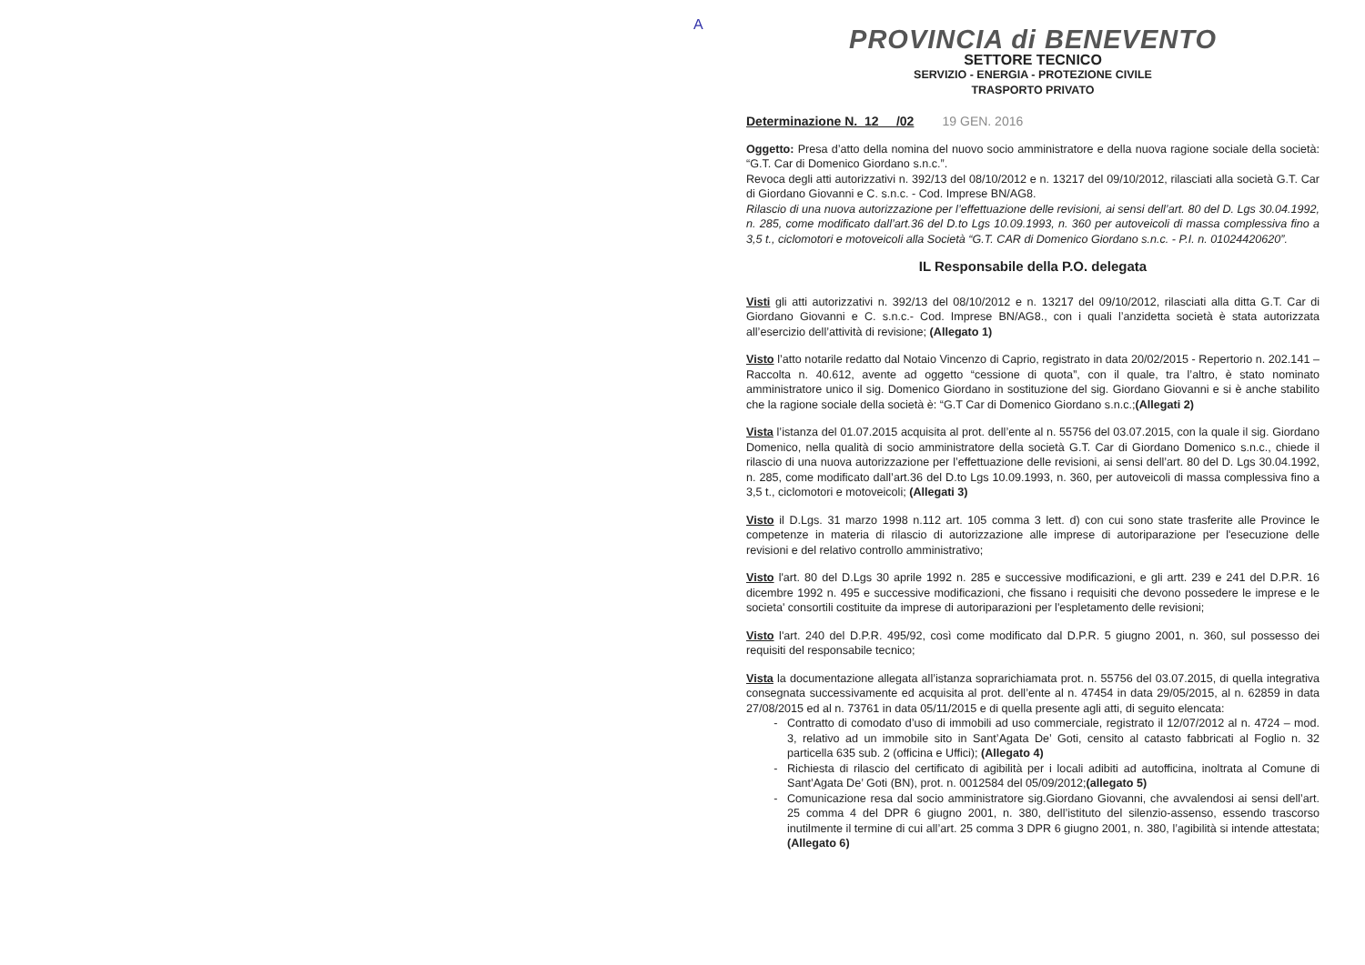A
PROVINCIA di BENEVENTO
SETTORE TECNICO
SERVIZIO - ENERGIA - PROTEZIONE CIVILE
TRASPORTO PRIVATO
Determinazione N. 12 /02 19 GEN. 2016
Oggetto: Presa d’atto della nomina del nuovo socio amministratore e della nuova ragione sociale della società: “G.T. Car di Domenico Giordano s.n.c.”.
Revoca degli atti autorizzativi n. 392/13 del 08/10/2012 e n. 13217 del 09/10/2012, rilasciati alla società G.T. Car di Giordano Giovanni e C. s.n.c. - Cod. Imprese BN/AG8.
Rilascio di una nuova autorizzazione per l’effettuazione delle revisioni, ai sensi dell’art. 80 del D. Lgs 30.04.1992, n. 285, come modificato dall’art.36 del D.to Lgs 10.09.1993, n. 360 per autoveicoli di massa complessiva fino a 3,5 t., ciclomotori e motoveicoli alla Società “G.T. CAR di Domenico Giordano s.n.c. - P.I. n. 01024420620”.
IL Responsabile della P.O. delegata
Visti gli atti autorizzativi n. 392/13 del 08/10/2012 e n. 13217 del 09/10/2012, rilasciati alla ditta G.T. Car di Giordano Giovanni e C. s.n.c.- Cod. Imprese BN/AG8., con i quali l’anzidetta società è stata autorizzata all’esercizio dell’attività di revisione; (Allegato 1)
Visto l’atto notarile redatto dal Notaio Vincenzo di Caprio, registrato in data 20/02/2015 - Repertorio n. 202.141 – Raccolta n. 40.612, avente ad oggetto “cessione di quota”, con il quale, tra l’altro, è stato nominato amministratore unico il sig. Domenico Giordano in sostituzione del sig. Giordano Giovanni e si è anche stabilito che la ragione sociale della società è: “G.T Car di Domenico Giordano s.n.c.;(Allegati 2)
Vista l’istanza del 01.07.2015 acquisita al prot. dell’ente al n. 55756 del 03.07.2015, con la quale il sig. Giordano Domenico, nella qualità di socio amministratore della società G.T. Car di Giordano Domenico s.n.c., chiede il rilascio di una nuova autorizzazione per l’effettuazione delle revisioni, ai sensi dell’art. 80 del D. Lgs 30.04.1992, n. 285, come modificato dall’art.36 del D.to Lgs 10.09.1993, n. 360, per autoveicoli di massa complessiva fino a 3,5 t., ciclomotori e motoveicoli; (Allegati 3)
Visto il D.Lgs. 31 marzo 1998 n.112 art. 105 comma 3 lett. d) con cui sono state trasferite alle Province le competenze in materia di rilascio di autorizzazione alle imprese di autoriparazione per l'esecuzione delle revisioni e del relativo controllo amministrativo;
Visto l'art. 80 del D.Lgs 30 aprile 1992 n. 285 e successive modificazioni, e gli artt. 239 e 241 del D.P.R. 16 dicembre 1992 n. 495 e successive modificazioni, che fissano i requisiti che devono possedere le imprese e le societa' consortili costituite da imprese di autoriparazioni per l'espletamento delle revisioni;
Visto l'art. 240 del D.P.R. 495/92, così come modificato dal D.P.R. 5 giugno 2001, n. 360, sul possesso dei requisiti del responsabile tecnico;
Vista la documentazione allegata all’istanza soprarichiamata prot. n. 55756 del 03.07.2015, di quella integrativa consegnata successivamente ed acquisita al prot. dell’ente al n. 47454 in data 29/05/2015, al n. 62859 in data 27/08/2015 ed al n. 73761 in data 05/11/2015 e di quella presente agli atti, di seguito elencata:
Contratto di comodato d’uso di immobili ad uso commerciale, registrato il 12/07/2012 al n. 4724 – mod. 3, relativo ad un immobile sito in Sant’Agata De’ Goti, censito al catasto fabbricati al Foglio n. 32 particella 635 sub. 2 (officina e Uffici); (Allegato 4)
Richiesta di rilascio del certificato di agibilità per i locali adibiti ad autofficina, inoltrata al Comune di Sant’Agata De’ Goti (BN), prot. n. 0012584 del 05/09/2012;(allegato 5)
Comunicazione resa dal socio amministratore sig.Giordano Giovanni, che avvalendosi ai sensi dell’art. 25 comma 4 del DPR 6 giugno 2001, n. 380, dell’istituto del silenzio-assenso, essendo trascorso inutilmente il termine di cui all’art. 25 comma 3 DPR 6 giugno 2001, n. 380, l’agibilità si intende attestata;(Allegato 6)